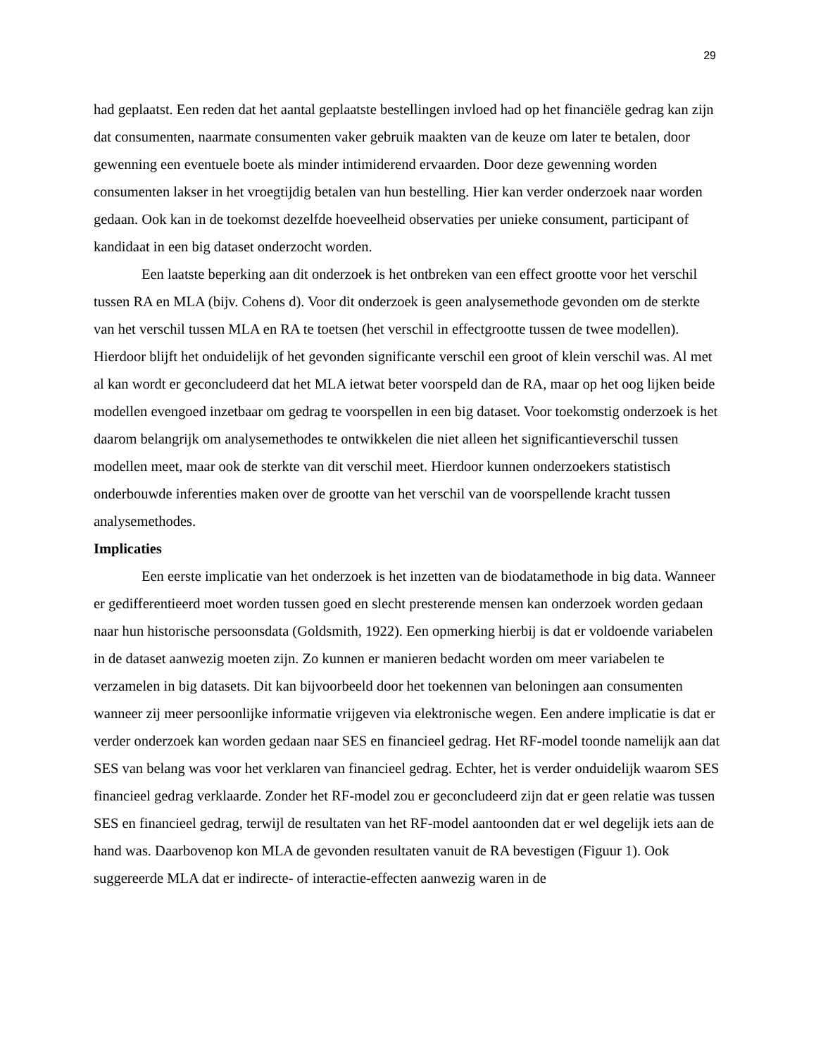29
had geplaatst. Een reden dat het aantal geplaatste bestellingen invloed had op het financiële gedrag kan zijn dat consumenten, naarmate consumenten vaker gebruik maakten van de keuze om later te betalen, door gewenning een eventuele boete als minder intimiderend ervaarden. Door deze gewenning worden consumenten lakser in het vroegtijdig betalen van hun bestelling. Hier kan verder onderzoek naar worden gedaan. Ook kan in de toekomst dezelfde hoeveelheid observaties per unieke consument, participant of kandidaat in een big dataset onderzocht worden.
Een laatste beperking aan dit onderzoek is het ontbreken van een effect grootte voor het verschil tussen RA en MLA (bijv. Cohens d). Voor dit onderzoek is geen analysemethode gevonden om de sterkte van het verschil tussen MLA en RA te toetsen (het verschil in effectgrootte tussen de twee modellen). Hierdoor blijft het onduidelijk of het gevonden significante verschil een groot of klein verschil was. Al met al kan wordt er geconcludeerd dat het MLA ietwat beter voorspeld dan de RA, maar op het oog lijken beide modellen evengoed inzetbaar om gedrag te voorspellen in een big dataset. Voor toekomstig onderzoek is het daarom belangrijk om analysemethodes te ontwikkelen die niet alleen het significantieverschil tussen modellen meet, maar ook de sterkte van dit verschil meet. Hierdoor kunnen onderzoekers statistisch onderbouwde inferenties maken over de grootte van het verschil van de voorspellende kracht tussen analysemethodes.
Implicaties
Een eerste implicatie van het onderzoek is het inzetten van de biodatamethode in big data. Wanneer er gedifferentieerd moet worden tussen goed en slecht presterende mensen kan onderzoek worden gedaan naar hun historische persoonsdata (Goldsmith, 1922). Een opmerking hierbij is dat er voldoende variabelen in de dataset aanwezig moeten zijn. Zo kunnen er manieren bedacht worden om meer variabelen te verzamelen in big datasets. Dit kan bijvoorbeeld door het toekennen van beloningen aan consumenten wanneer zij meer persoonlijke informatie vrijgeven via elektronische wegen. Een andere implicatie is dat er verder onderzoek kan worden gedaan naar SES en financieel gedrag. Het RF-model toonde namelijk aan dat SES van belang was voor het verklaren van financieel gedrag. Echter, het is verder onduidelijk waarom SES financieel gedrag verklaarde. Zonder het RF-model zou er geconcludeerd zijn dat er geen relatie was tussen SES en financieel gedrag, terwijl de resultaten van het RF-model aantoonden dat er wel degelijk iets aan de hand was. Daarbovenop kon MLA de gevonden resultaten vanuit de RA bevestigen (Figuur 1). Ook suggereerde MLA dat er indirecte- of interactie-effecten aanwezig waren in de